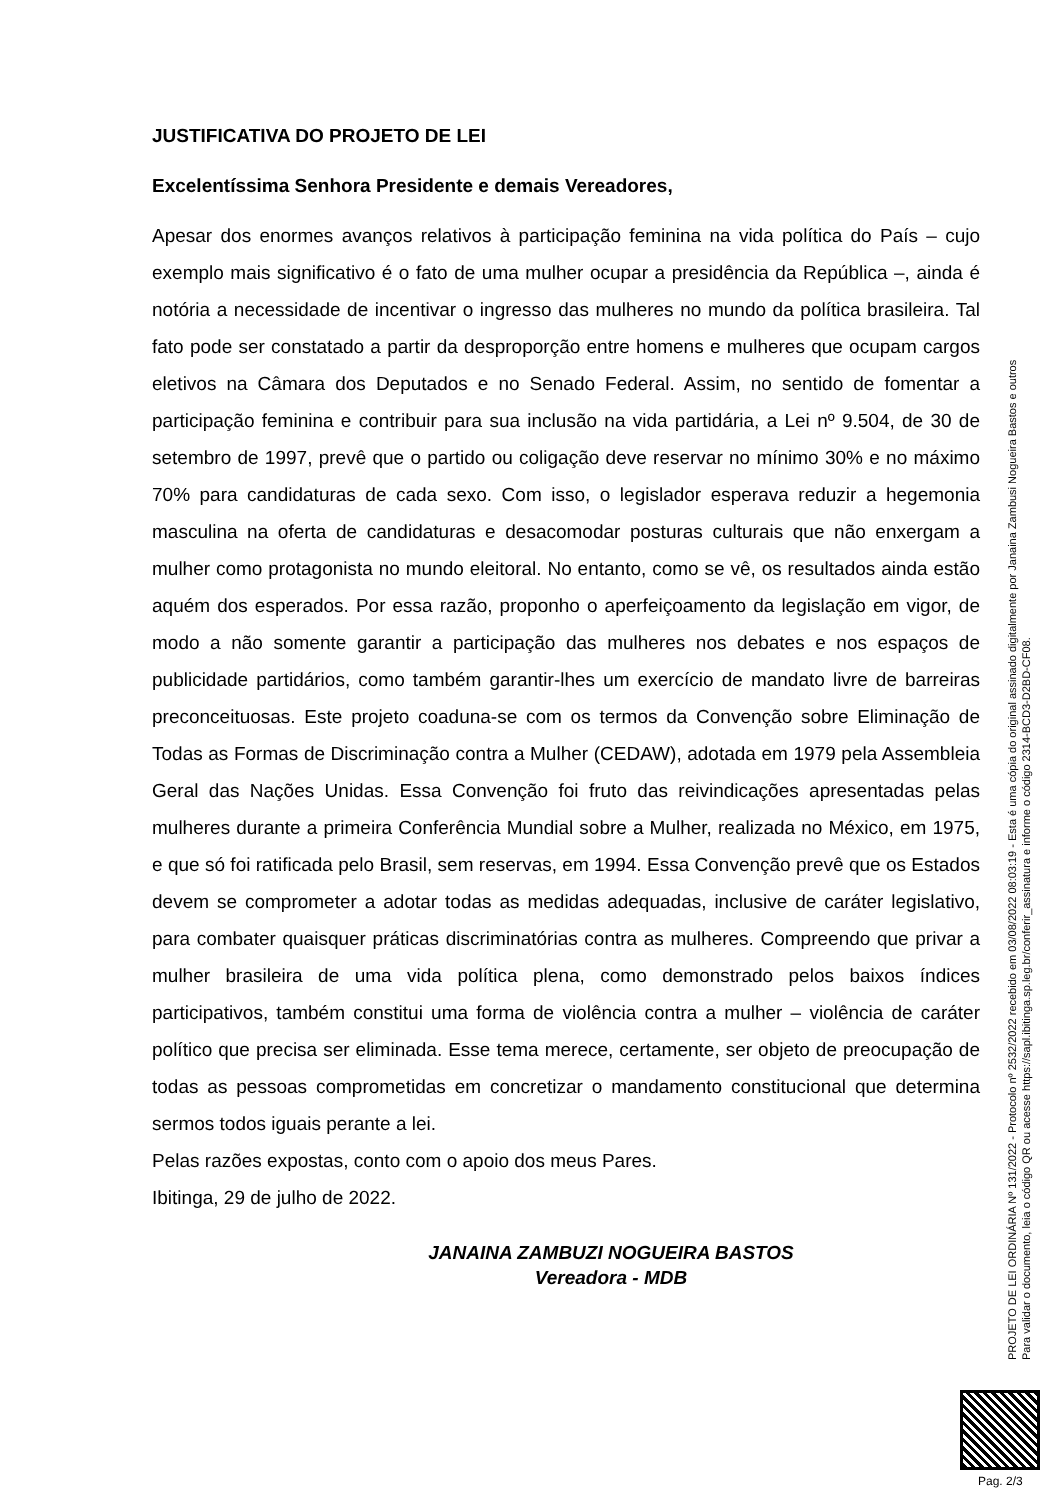JUSTIFICATIVA DO PROJETO DE LEI
Excelentíssima Senhora Presidente e demais Vereadores,
Apesar dos enormes avanços relativos à participação feminina na vida política do País – cujo exemplo mais significativo é o fato de uma mulher ocupar a presidência da República –, ainda é notória a necessidade de incentivar o ingresso das mulheres no mundo da política brasileira. Tal fato pode ser constatado a partir da desproporção entre homens e mulheres que ocupam cargos eletivos na Câmara dos Deputados e no Senado Federal. Assim, no sentido de fomentar a participação feminina e contribuir para sua inclusão na vida partidária, a Lei nº 9.504, de 30 de setembro de 1997, prevê que o partido ou coligação deve reservar no mínimo 30% e no máximo 70% para candidaturas de cada sexo. Com isso, o legislador esperava reduzir a hegemonia masculina na oferta de candidaturas e desacomodar posturas culturais que não enxergam a mulher como protagonista no mundo eleitoral. No entanto, como se vê, os resultados ainda estão aquém dos esperados. Por essa razão, proponho o aperfeiçoamento da legislação em vigor, de modo a não somente garantir a participação das mulheres nos debates e nos espaços de publicidade partidários, como também garantir-lhes um exercício de mandato livre de barreiras preconceituosas. Este projeto coaduna-se com os termos da Convenção sobre Eliminação de Todas as Formas de Discriminação contra a Mulher (CEDAW), adotada em 1979 pela Assembleia Geral das Nações Unidas. Essa Convenção foi fruto das reivindicações apresentadas pelas mulheres durante a primeira Conferência Mundial sobre a Mulher, realizada no México, em 1975, e que só foi ratificada pelo Brasil, sem reservas, em 1994. Essa Convenção prevê que os Estados devem se comprometer a adotar todas as medidas adequadas, inclusive de caráter legislativo, para combater quaisquer práticas discriminatórias contra as mulheres. Compreendo que privar a mulher brasileira de uma vida política plena, como demonstrado pelos baixos índices participativos, também constitui uma forma de violência contra a mulher – violência de caráter político que precisa ser eliminada. Esse tema merece, certamente, ser objeto de preocupação de todas as pessoas comprometidas em concretizar o mandamento constitucional que determina sermos todos iguais perante a lei.
Pelas razões expostas, conto com o apoio dos meus Pares.
Ibitinga, 29 de julho de 2022.
JANAINA ZAMBUZI NOGUEIRA BASTOS
Vereadora - MDB
PROJETO DE LEI ORDINÁRIA Nº 131/2022 - Protocolo nº 2532/2022 recebido em 03/08/2022 08:03:19 - Esta é uma cópia do original assinado digitalmente por Janaina Zambusi Nogueira Bastos e outros
Para validar o documento, leia o código QR ou acesse https://sapl.ibitinga.sp.leg.br/conferir_assinatura e informe o código 2314-BCD3-D2BD-CF08.
Pag. 2/3